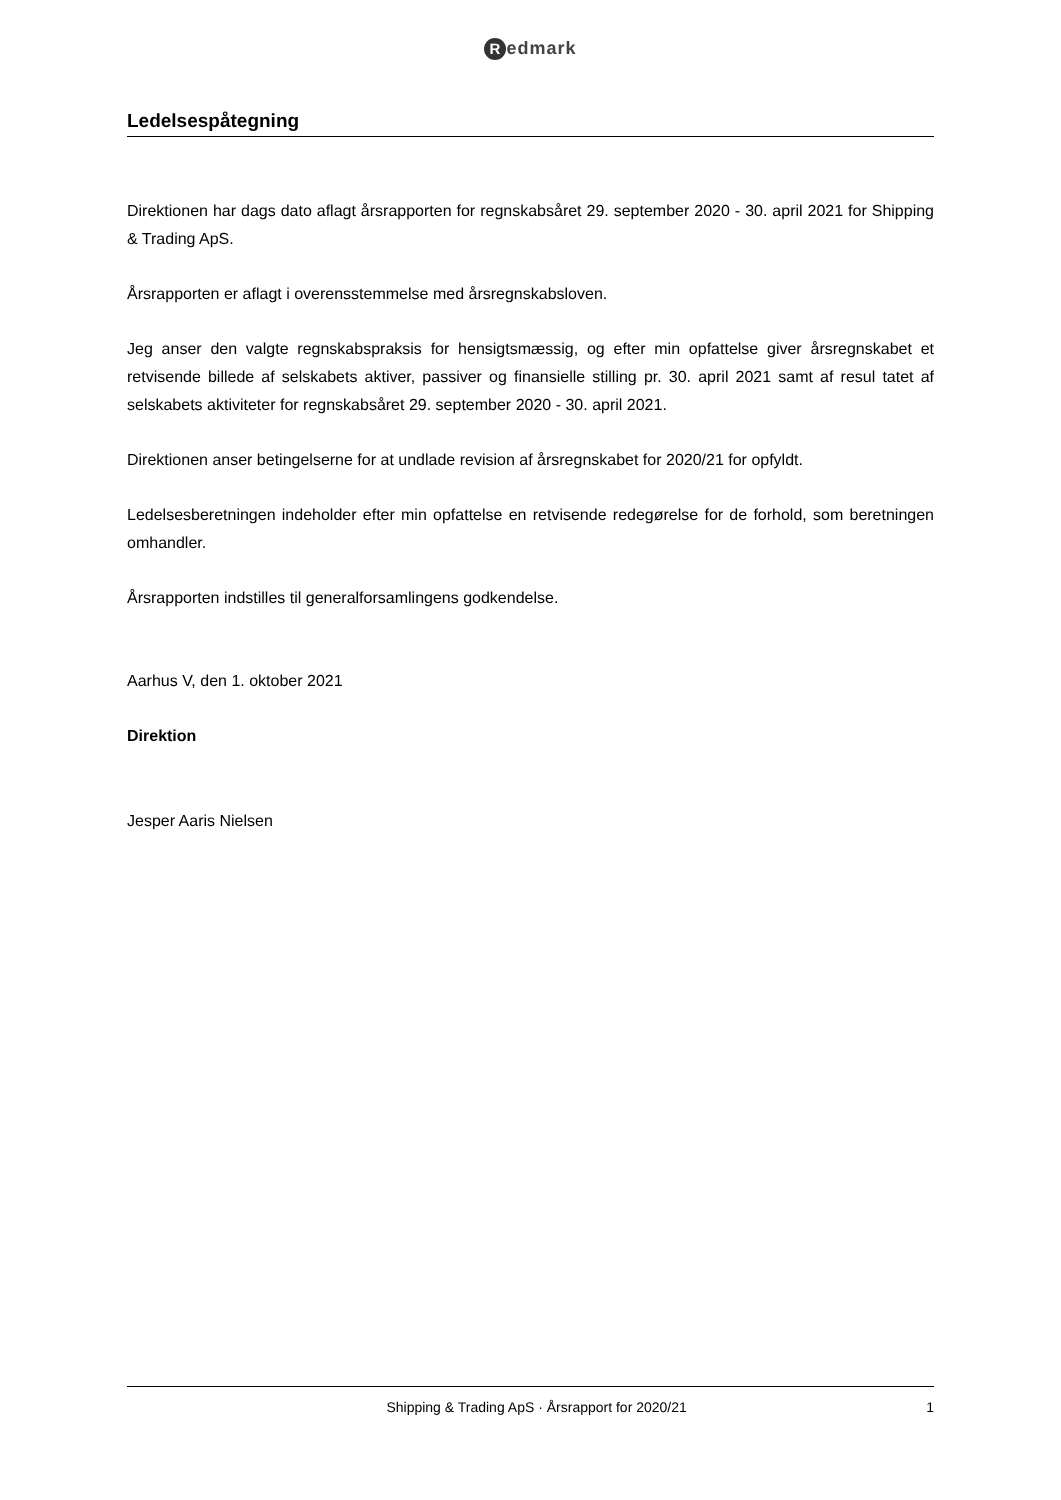Redmark
Ledelsespåtegning
Direktionen har dags dato aflagt årsrapporten for regnskabsåret 29. september 2020 - 30. april 2021 for Shipping & Trading ApS.
Årsrapporten er aflagt i overensstemmelse med årsregnskabsloven.
Jeg anser den valgte regnskabspraksis for hensigtsmæssig, og efter min opfattelse giver årsregnskabet et retvisende billede af selskabets aktiver, passiver og finansielle stilling pr. 30. april 2021 samt af resul tatet af selskabets aktiviteter for regnskabsåret 29. september 2020 - 30. april 2021.
Direktionen anser betingelserne for at undlade revision af årsregnskabet for 2020/21 for opfyldt.
Ledelsesberetningen indeholder efter min opfattelse en retvisende redegørelse for de forhold, som beretningen omhandler.
Årsrapporten indstilles til generalforsamlingens godkendelse.
Aarhus V, den 1. oktober 2021
Direktion
Jesper Aaris Nielsen
Shipping & Trading ApS · Årsrapport for 2020/21 1